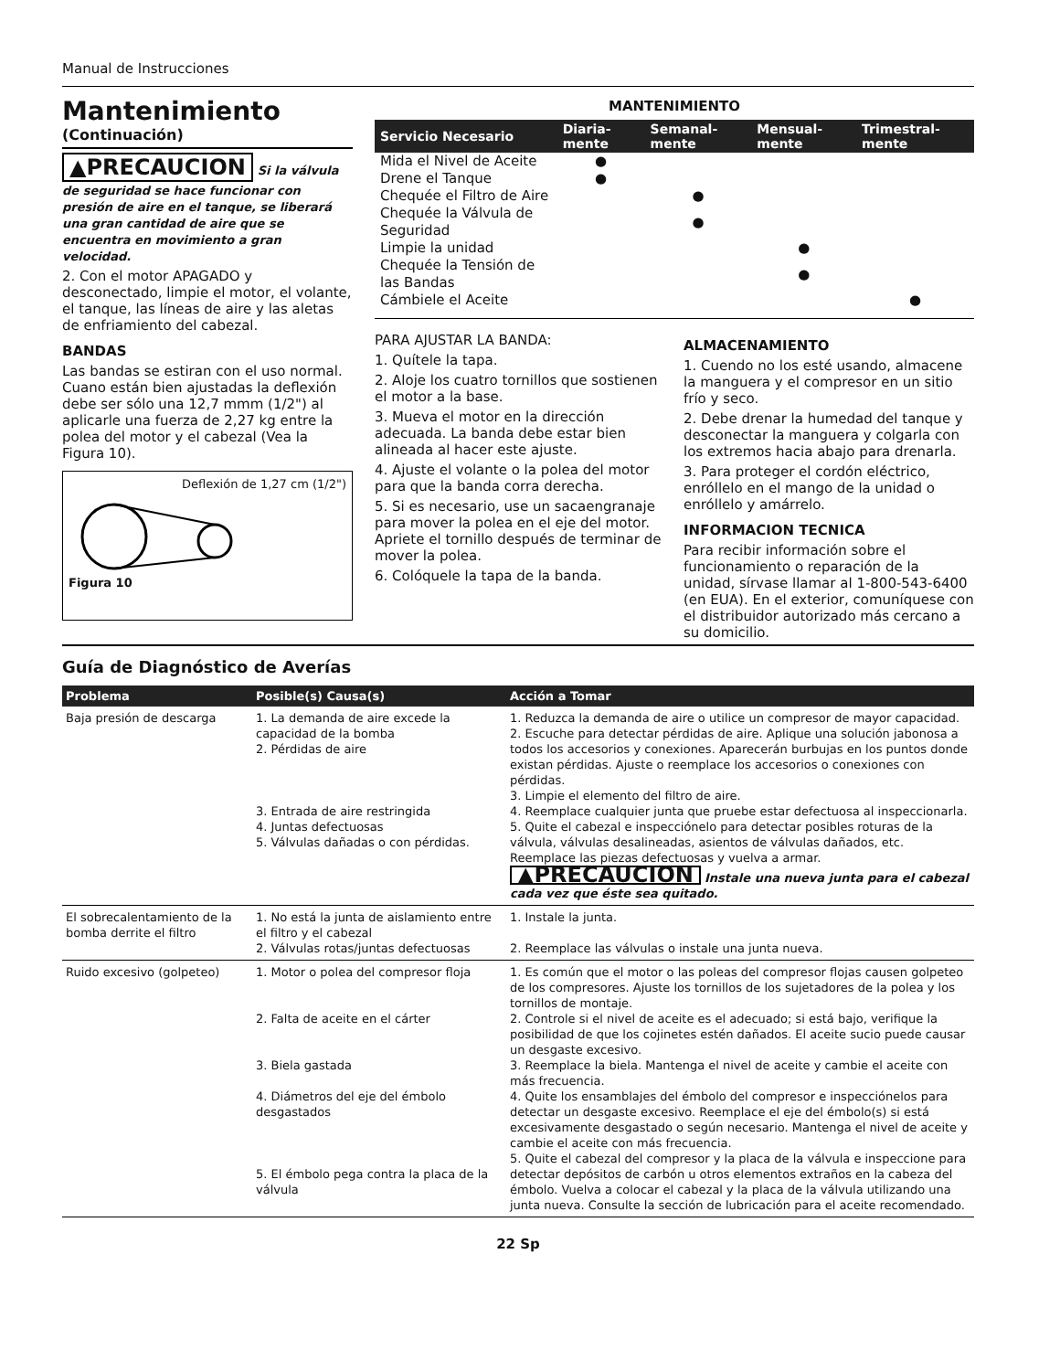Manual de Instrucciones
Mantenimiento
(Continuación)
▲PRECAUCION Si la válvula de seguridad se hace funcionar con presión de aire en el tanque, se liberará una gran cantidad de aire que se encuentra en movimiento a gran velocidad.
2. Con el motor APAGADO y desconectado, limpie el motor, el volante, el tanque, las líneas de aire y las aletas de enfriamiento del cabezal.
BANDAS
Las bandas se estiran con el uso normal. Cuano están bien ajustadas la deflexión debe ser sólo una 12,7 mmm (1/2") al aplicarle una fuerza de 2,27 kg entre la polea del motor y el cabezal (Vea la Figura 10).
Deflexión de 1,27 cm (1/2")
Figura 10
MANTENIMIENTO
| Servicio Necesario | Diaria-mente | Semanal-mente | Mensual-mente | Trimestral-mente |
| --- | --- | --- | --- | --- |
| Mida el Nivel de Aceite | ● | | | |
| Drene el Tanque | ● | | | |
| Chequée el Filtro de Aire | | ● | | |
| Chequée la Válvula de Seguridad | | ● | | |
| Limpie la unidad | | | ● | |
| Chequée la Tensión de las Bandas | | | ● | |
| Cámbiele el Aceite | | | | ● |
PARA AJUSTAR LA BANDA:
1. Quítele la tapa.
2. Aloje los cuatro tornillos que sostienen el motor a la base.
3. Mueva el motor en la dirección adecuada. La banda debe estar bien alineada al hacer este ajuste.
4. Ajuste el volante o la polea del motor para que la banda corra derecha.
5. Si es necesario, use un sacaengranaje para mover la polea en el eje del motor. Apriete el tornillo después de terminar de mover la polea.
6. Colóquele la tapa de la banda.
ALMACENAMIENTO
1. Cuendo no los esté usando, almacene la manguera y el compresor en un sitio frío y seco.
2. Debe drenar la humedad del tanque y desconectar la manguera y colgarla con los extremos hacia abajo para drenarla.
3. Para proteger el cordón eléctrico, enróllelo en el mango de la unidad o enróllelo y amárrelo.
INFORMACION TECNICA
Para recibir información sobre el funcionamiento o reparación de la unidad, sírvase llamar al 1-800-543-6400 (en EUA). En el exterior, comuníquese con el distribuidor autorizado más cercano a su domicilio.
Guía de Diagnóstico de Averías
| Problema | Posible(s) Causa(s) | Acción a Tomar |
| --- | --- | --- |
| Baja presión de descarga | 1. La demanda de aire excede la capacidad de la bomba 2. Pérdidas de aire 3. Entrada de aire restringida 4. Juntas defectuosas 5. Válvulas dañadas o con pérdidas. | 1. Reduzca la demanda de aire o utilice un compresor de mayor capacidad. 2. Escuche para detectar pérdidas de aire. Aplique una solución jabonosa a todos los accesorios y conexiones. Aparecerán burbujas en los puntos donde existan pérdidas. Ajuste o reemplace los accesorios o conexiones con pérdidas. 3. Limpie el elemento del filtro de aire. 4. Reemplace cualquier junta que pruebe estar defectuosa al inspeccionarla. 5. Quite el cabezal e inspecciónelo para detectar posibles roturas de la válvula, válvulas desalineadas, asientos de válvulas dañados, etc. Reemplace las piezas defectuosas y vuelva a armar. ▲PRECAUCION Instale una nueva junta para el cabezal cada vez que éste sea quitado. |
| El sobrecalentamiento de la bomba derrite el filtro | 1. No está la junta de aislamiento entre el filtro y el cabezal 2. Válvulas rotas/juntas defectuosas | 1. Instale la junta. 2. Reemplace las válvulas o instale una junta nueva. |
| Ruido excesivo (golpeteo) | 1. Motor o polea del compresor floja 2. Falta de aceite en el cárter 3. Biela gastada 4. Diámetros del eje del émbolo desgastados 5. El émbolo pega contra la placa de la válvula | 1. Es común que el motor o las poleas del compresor flojas causen golpeteo de los compresores. Ajuste los tornillos de los sujetadores de la polea y los tornillos de montaje. 2. Controle si el nivel de aceite es el adecuado; si está bajo, verifique la posibilidad de que los cojinetes estén dañados. El aceite sucio puede causar un desgaste excesivo. 3. Reemplace la biela. Mantenga el nivel de aceite y cambie el aceite con más frecuencia. 4. Quite los ensamblajes del émbolo del compresor e inspecciónelos para detectar un desgaste excesivo. Reemplace el eje del émbolo(s) si está excesivamente desgastado o según necesario. Mantenga el nivel de aceite y cambie el aceite con más frecuencia. 5. Quite el cabezal del compresor y la placa de la válvula e inspeccione para detectar depósitos de carbón u otros elementos extraños en la cabeza del émbolo. Vuelva a colocar el cabezal y la placa de la válvula utilizando una junta nueva. Consulte la sección de lubricación para el aceite recomendado. |
22 Sp